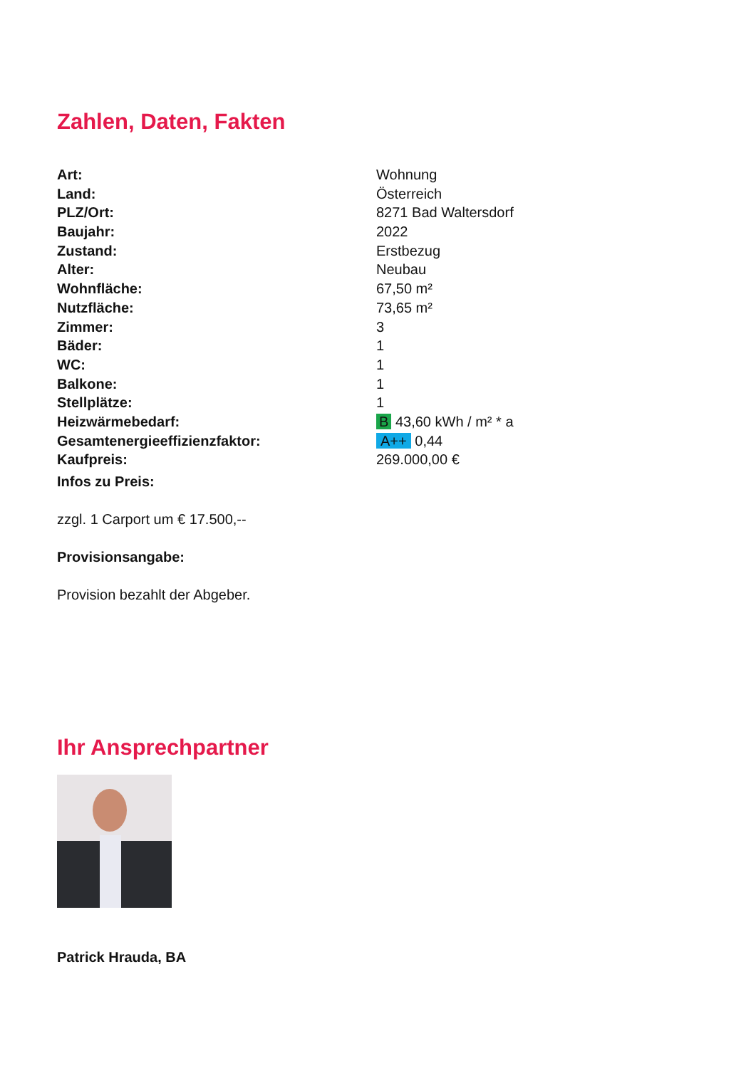Zahlen, Daten, Fakten
| Art: | Wohnung |
| Land: | Österreich |
| PLZ/Ort: | 8271 Bad Waltersdorf |
| Baujahr: | 2022 |
| Zustand: | Erstbezug |
| Alter: | Neubau |
| Wohnfläche: | 67,50 m² |
| Nutzfläche: | 73,65 m² |
| Zimmer: | 3 |
| Bäder: | 1 |
| WC: | 1 |
| Balkone: | 1 |
| Stellplätze: | 1 |
| Heizwärmebedarf: | B 43,60 kWh / m² * a |
| Gesamtenergieeffizienzfaktor: | A++ 0,44 |
| Kaufpreis: | 269.000,00 € |
Infos zu Preis:
zzgl. 1 Carport um € 17.500,--
Provisionsangabe:
Provision bezahlt der Abgeber.
Ihr Ansprechpartner
Patrick Hrauda, BA